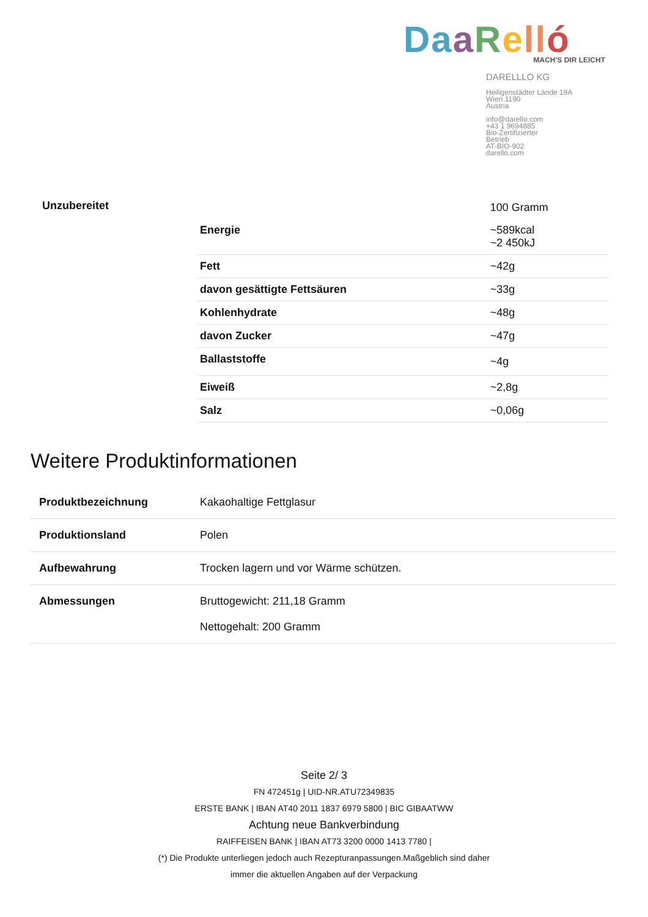Da aRell ó
MACH'S DIR LEICHT
DARELLLO KG
Heiligenstädter Lände 19A
Wien 1190
Austria
info@darello.com
+43 1 9694885
Bio-Zertifizierter
Betrieb
AT-BIO-902
darello.com
| Unzubereitet | | 100 Gramm |
| | Energie | ~589kcal ~2 450kJ |
| | Fett | ~42g |
| | davon gesättigte Fettsäuren | ~33g |
| | Kohlenhydrate | ~48g |
| | davon Zucker | ~47g |
| | Ballaststoffe | ~4g |
| | Eiweiß | ~2,8g |
| | Salz | ~0,06g |
Weitere Produktinformationen
| Produktbezeichnung | Kakaohaltige Fettglasur |
| Produktionsland | Polen |
| Aufbewahrung | Trocken lagern und vor Wärme schützen. |
| Abmessungen | Bruttogewicht: 211,18 Gramm Nettogehalt: 200 Gramm |
Seite 2/ 3
FN 472451g | UID-NR.ATU72349835
ERSTE BANK | IBAN AT40 2011 1837 6979 5800 | BIC GIBAATWW
Achtung neue Bankverbindung
RAIFFEISEN BANK | IBAN AT73 3200 0000 1413 7780 |
(*) Die Produkte unterliegen jedoch auch Rezepturanpassungen.Maßgeblich sind daher
immer die aktuellen Angaben auf der Verpackung